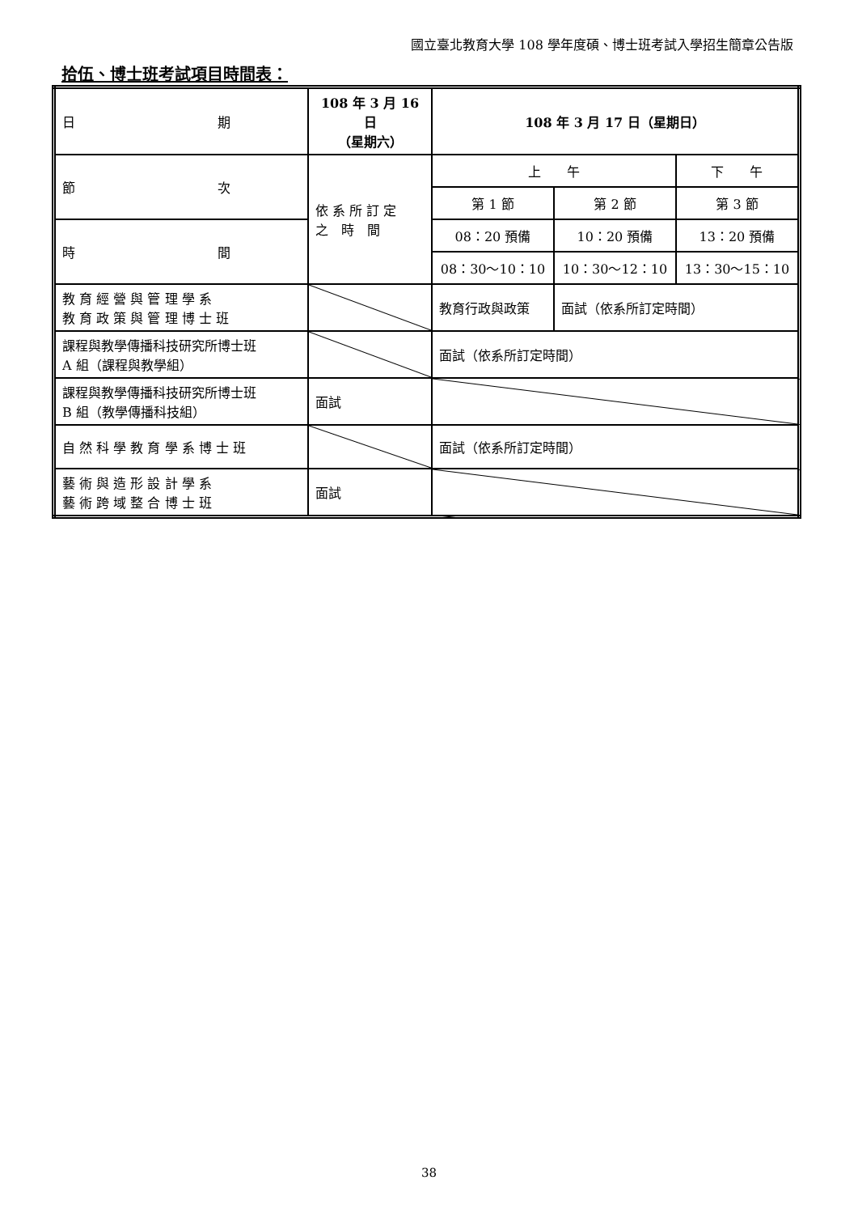國立臺北教育大學 108 學年度碩、博士班考試入學招生簡章公告版
拾伍、博士班考試項目時間表：
| 日 期 | 108 年 3 月 16 日 （星期六） | 108 年 3 月 17 日（星期日） | | |
| 節 次 | 依 系 所 訂 定 之 時 間 | 上 午 | | 下 午 |
| | | 第 1 節 | 第 2 節 | 第 3 節 |
| 時 間 | | 08：20 預備 | 10：20 預備 | 13：20 預備 |
| | | 08：30～10：10 | 10：30～12：10 | 13：30～15：10 |
| 教 育 經 營 與 管 理 學 系 教 育 政 策 與 管 理 博 士 班 | | 教育行政與政策 | 面試（依系所訂定時間） | |
| 課程與教學傳播科技研究所博士班 A 組（課程與教學組） | | 面試（依系所訂定時間） | | |
| 課程與教學傳播科技研究所博士班 B 組（教學傳播科技組） | 面試 | | | |
| 自 然 科 學 教 育 學 系 博 士 班 | | 面試（依系所訂定時間） | | |
| 藝 術 與 造 形 設 計 學 系 藝 術 跨 域 整 合 博 士 班 | 面試 | | | |
38